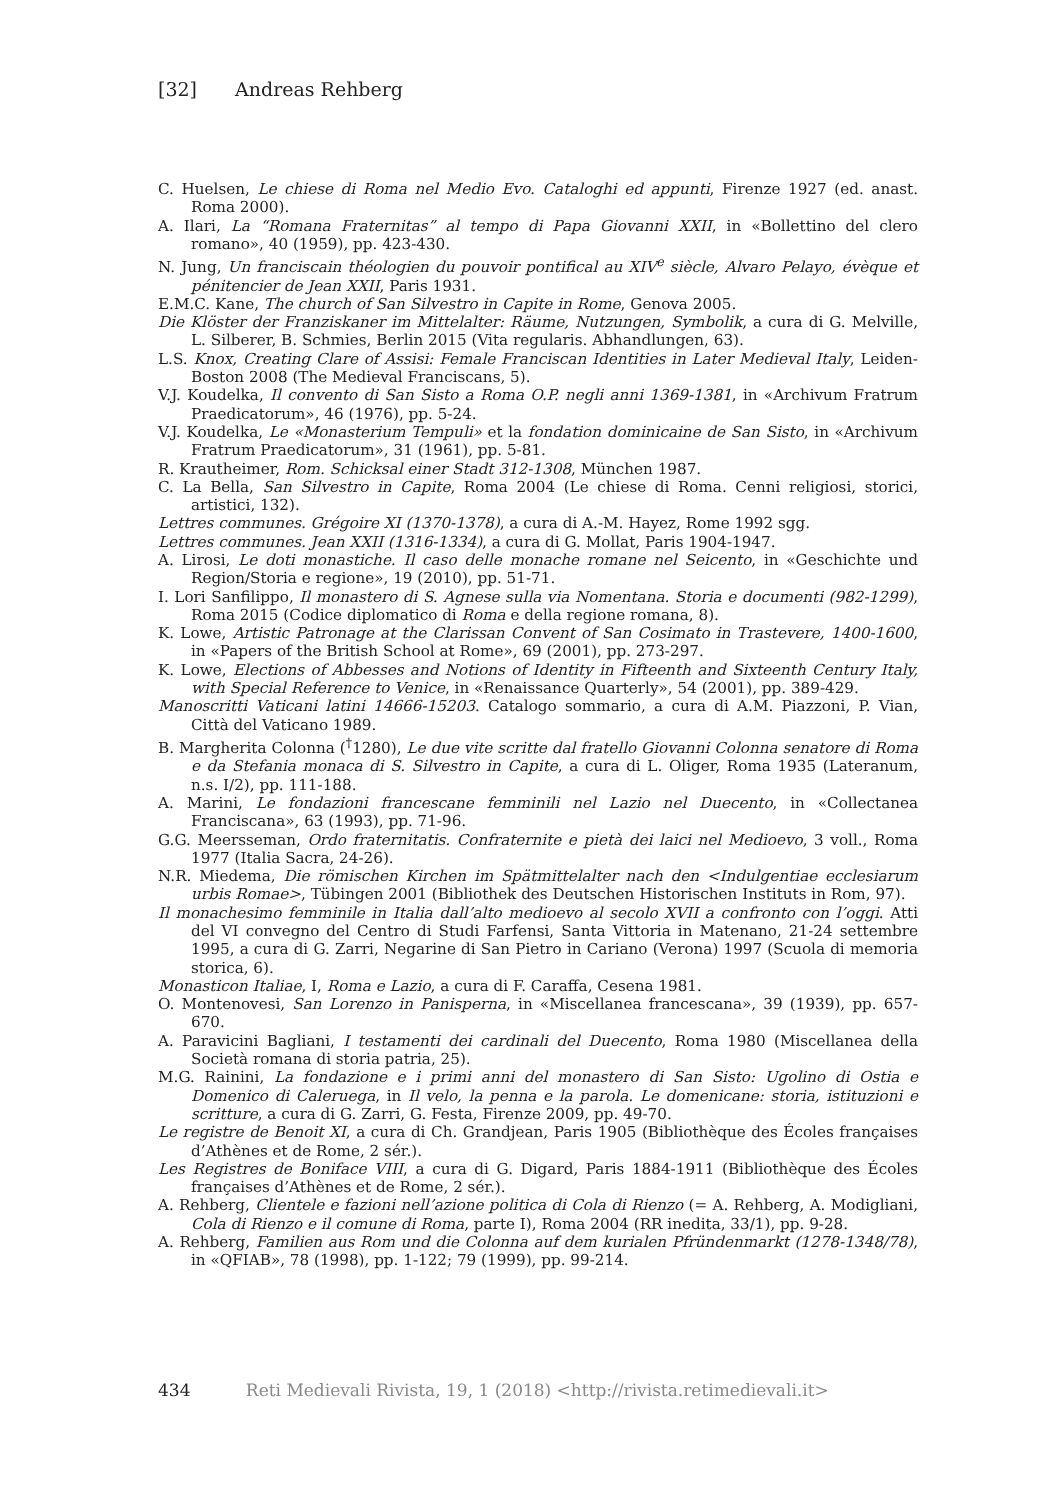[32] Andreas Rehberg
C. Huelsen, Le chiese di Roma nel Medio Evo. Cataloghi ed appunti, Firenze 1927 (ed. anast. Roma 2000).
A. Ilari, La “Romana Fraternitas” al tempo di Papa Giovanni XXII, in «Bollettino del clero romano», 40 (1959), pp. 423-430.
N. Jung, Un franciscain théologien du pouvoir pontifical au XIV<sup>e</sup> siècle, Alvaro Pelayo, évèque et pénitencier de Jean XXII, Paris 1931.
E.M.C. Kane, The church of San Silvestro in Capite in Rome, Genova 2005.
Die Klöster der Franziskaner im Mittelalter: Räume, Nutzungen, Symbolik, a cura di G. Melville, L. Silberer, B. Schmies, Berlin 2015 (Vita regularis. Abhandlungen, 63).
L.S. Knox, Creating Clare of Assisi: Female Franciscan Identities in Later Medieval Italy, Leiden-Boston 2008 (The Medieval Franciscans, 5).
V.J. Koudelka, Il convento di San Sisto a Roma O.P. negli anni 1369-1381, in «Archivum Fratrum Praedicatorum», 46 (1976), pp. 5-24.
V.J. Koudelka, Le «Monasterium Tempuli» et la fondation dominicaine de San Sisto, in «Archivum Fratrum Praedicatorum», 31 (1961), pp. 5-81.
R. Krautheimer, Rom. Schicksal einer Stadt 312-1308, München 1987.
C. La Bella, San Silvestro in Capite, Roma 2004 (Le chiese di Roma. Cenni religiosi, storici, artistici, 132).
Lettres communes. Grégoire XI (1370-1378), a cura di A.-M. Hayez, Rome 1992 sgg.
Lettres communes. Jean XXII (1316-1334), a cura di G. Mollat, Paris 1904-1947.
A. Lirosi, Le doti monastiche. Il caso delle monache romane nel Seicento, in «Geschichte und Region/Storia e regione», 19 (2010), pp. 51-71.
I. Lori Sanfilippo, Il monastero di S. Agnese sulla via Nomentana. Storia e documenti (982-1299), Roma 2015 (Codice diplomatico di Roma e della regione romana, 8).
K. Lowe, Artistic Patronage at the Clarissan Convent of San Cosimato in Trastevere, 1400-1600, in «Papers of the British School at Rome», 69 (2001), pp. 273-297.
K. Lowe, Elections of Abbesses and Notions of Identity in Fifteenth and Sixteenth Century Italy, with Special Reference to Venice, in «Renaissance Quarterly», 54 (2001), pp. 389-429.
Manoscritti Vaticani latini 14666-15203. Catalogo sommario, a cura di A.M. Piazzoni, P. Vian, Città del Vaticano 1989.
B. Margherita Colonna (<sup>†</sup>1280), Le due vite scritte dal fratello Giovanni Colonna senatore di Roma e da Stefania monaca di S. Silvestro in Capite, a cura di L. Oliger, Roma 1935 (Lateranum, n.s. I/2), pp. 111-188.
A. Marini, Le fondazioni francescane femminili nel Lazio nel Duecento, in «Collectanea Franciscana», 63 (1993), pp. 71-96.
G.G. Meersseman, Ordo fraternitatis. Confraternite e pietà dei laici nel Medioevo, 3 voll., Roma 1977 (Italia Sacra, 24-26).
N.R. Miedema, Die römischen Kirchen im Spätmittelalter nach den <Indulgentiae ecclesiarum urbis Romae>, Tübingen 2001 (Bibliothek des Deutschen Historischen Instituts in Rom, 97).
Il monachesimo femminile in Italia dall’alto medioevo al secolo XVII a confronto con l’oggi. Atti del VI convegno del Centro di Studi Farfensi, Santa Vittoria in Matenano, 21-24 settembre 1995, a cura di G. Zarri, Negarine di San Pietro in Cariano (Verona) 1997 (Scuola di memoria storica, 6).
Monasticon Italiae, I, Roma e Lazio, a cura di F. Caraffa, Cesena 1981.
O. Montenovesi, San Lorenzo in Panisperna, in «Miscellanea francescana», 39 (1939), pp. 657-670.
A. Paravicini Bagliani, I testamenti dei cardinali del Duecento, Roma 1980 (Miscellanea della Società romana di storia patria, 25).
M.G. Rainini, La fondazione e i primi anni del monastero di San Sisto: Ugolino di Ostia e Domenico di Caleruega, in Il velo, la penna e la parola. Le domenicane: storia, istituzioni e scritture, a cura di G. Zarri, G. Festa, Firenze 2009, pp. 49-70.
Le registre de Benoit XI, a cura di Ch. Grandjean, Paris 1905 (Bibliothèque des Écoles françaises d’Athènes et de Rome, 2 sér.).
Les Registres de Boniface VIII, a cura di G. Digard, Paris 1884-1911 (Bibliothèque des Écoles françaises d’Athènes et de Rome, 2 sér.).
A. Rehberg, Clientele e fazioni nell’azione politica di Cola di Rienzo (= A. Rehberg, A. Modigliani, Cola di Rienzo e il comune di Roma, parte I), Roma 2004 (RR inedita, 33/1), pp. 9-28.
A. Rehberg, Familien aus Rom und die Colonna auf dem kurialen Pfründenmarkt (1278-1348/78), in «QFIAB», 78 (1998), pp. 1-122; 79 (1999), pp. 99-214.
434 Reti Medievali Rivista, 19, 1 (2018) <http://rivista.retimedievali.it>